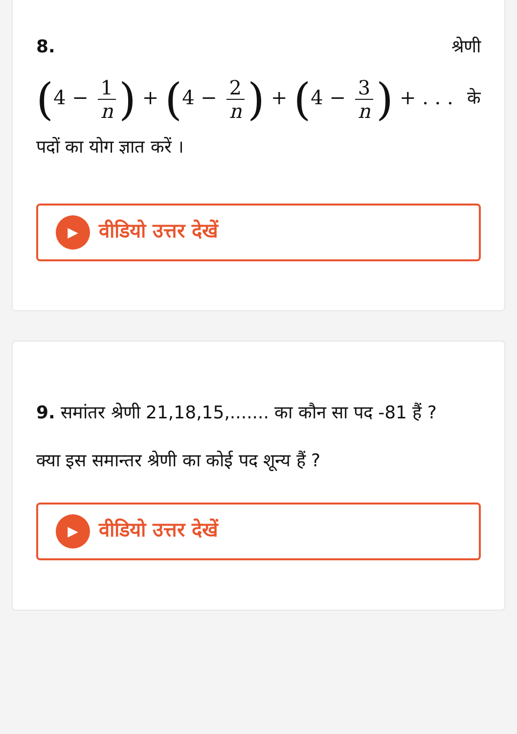8. श्रेणी
(4 − 1 n) + (4 − 2 n) + (4 − 3 n) + . . . के
पदों का योग ज्ञात करें ।
▶
वीडियो उत्तर देखें
9. समांतर श्रेणी 21,18,15,....... का कौन सा पद -81 हैं ?
क्या इस समान्तर श्रेणी का कोई पद शून्य हैं ?
▶
वीडियो उत्तर देखें